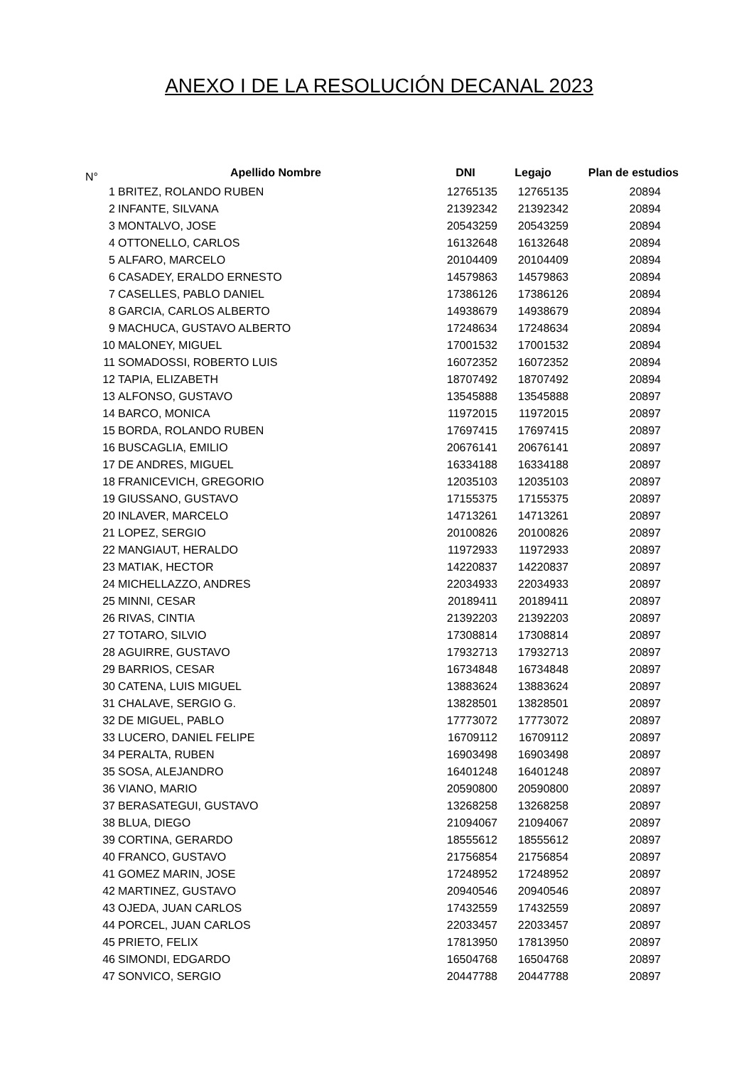ANEXO I DE LA RESOLUCIÓN DECANAL 2023
| N° | Apellido Nombre | DNI | Legajo | Plan de estudios |
| --- | --- | --- | --- | --- |
| 1 | BRITEZ, ROLANDO RUBEN | 12765135 | 12765135 | 20894 |
| 2 | INFANTE, SILVANA | 21392342 | 21392342 | 20894 |
| 3 | MONTALVO, JOSE | 20543259 | 20543259 | 20894 |
| 4 | OTTONELLO, CARLOS | 16132648 | 16132648 | 20894 |
| 5 | ALFARO, MARCELO | 20104409 | 20104409 | 20894 |
| 6 | CASADEY, ERALDO ERNESTO | 14579863 | 14579863 | 20894 |
| 7 | CASELLES, PABLO DANIEL | 17386126 | 17386126 | 20894 |
| 8 | GARCIA, CARLOS ALBERTO | 14938679 | 14938679 | 20894 |
| 9 | MACHUCA, GUSTAVO ALBERTO | 17248634 | 17248634 | 20894 |
| 10 | MALONEY, MIGUEL | 17001532 | 17001532 | 20894 |
| 11 | SOMADOSSI, ROBERTO LUIS | 16072352 | 16072352 | 20894 |
| 12 | TAPIA, ELIZABETH | 18707492 | 18707492 | 20894 |
| 13 | ALFONSO, GUSTAVO | 13545888 | 13545888 | 20897 |
| 14 | BARCO, MONICA | 11972015 | 11972015 | 20897 |
| 15 | BORDA, ROLANDO RUBEN | 17697415 | 17697415 | 20897 |
| 16 | BUSCAGLIA, EMILIO | 20676141 | 20676141 | 20897 |
| 17 | DE ANDRES, MIGUEL | 16334188 | 16334188 | 20897 |
| 18 | FRANICEVICH, GREGORIO | 12035103 | 12035103 | 20897 |
| 19 | GIUSSANO, GUSTAVO | 17155375 | 17155375 | 20897 |
| 20 | INLAVER, MARCELO | 14713261 | 14713261 | 20897 |
| 21 | LOPEZ, SERGIO | 20100826 | 20100826 | 20897 |
| 22 | MANGIAUT, HERALDO | 11972933 | 11972933 | 20897 |
| 23 | MATIAK, HECTOR | 14220837 | 14220837 | 20897 |
| 24 | MICHELLAZZO, ANDRES | 22034933 | 22034933 | 20897 |
| 25 | MINNI, CESAR | 20189411 | 20189411 | 20897 |
| 26 | RIVAS, CINTIA | 21392203 | 21392203 | 20897 |
| 27 | TOTARO, SILVIO | 17308814 | 17308814 | 20897 |
| 28 | AGUIRRE, GUSTAVO | 17932713 | 17932713 | 20897 |
| 29 | BARRIOS, CESAR | 16734848 | 16734848 | 20897 |
| 30 | CATENA, LUIS MIGUEL | 13883624 | 13883624 | 20897 |
| 31 | CHALAVE, SERGIO G. | 13828501 | 13828501 | 20897 |
| 32 | DE MIGUEL, PABLO | 17773072 | 17773072 | 20897 |
| 33 | LUCERO, DANIEL FELIPE | 16709112 | 16709112 | 20897 |
| 34 | PERALTA, RUBEN | 16903498 | 16903498 | 20897 |
| 35 | SOSA, ALEJANDRO | 16401248 | 16401248 | 20897 |
| 36 | VIANO, MARIO | 20590800 | 20590800 | 20897 |
| 37 | BERASATEGUI, GUSTAVO | 13268258 | 13268258 | 20897 |
| 38 | BLUA, DIEGO | 21094067 | 21094067 | 20897 |
| 39 | CORTINA, GERARDO | 18555612 | 18555612 | 20897 |
| 40 | FRANCO, GUSTAVO | 21756854 | 21756854 | 20897 |
| 41 | GOMEZ MARIN, JOSE | 17248952 | 17248952 | 20897 |
| 42 | MARTINEZ, GUSTAVO | 20940546 | 20940546 | 20897 |
| 43 | OJEDA, JUAN CARLOS | 17432559 | 17432559 | 20897 |
| 44 | PORCEL, JUAN CARLOS | 22033457 | 22033457 | 20897 |
| 45 | PRIETO, FELIX | 17813950 | 17813950 | 20897 |
| 46 | SIMONDI, EDGARDO | 16504768 | 16504768 | 20897 |
| 47 | SONVICO, SERGIO | 20447788 | 20447788 | 20897 |